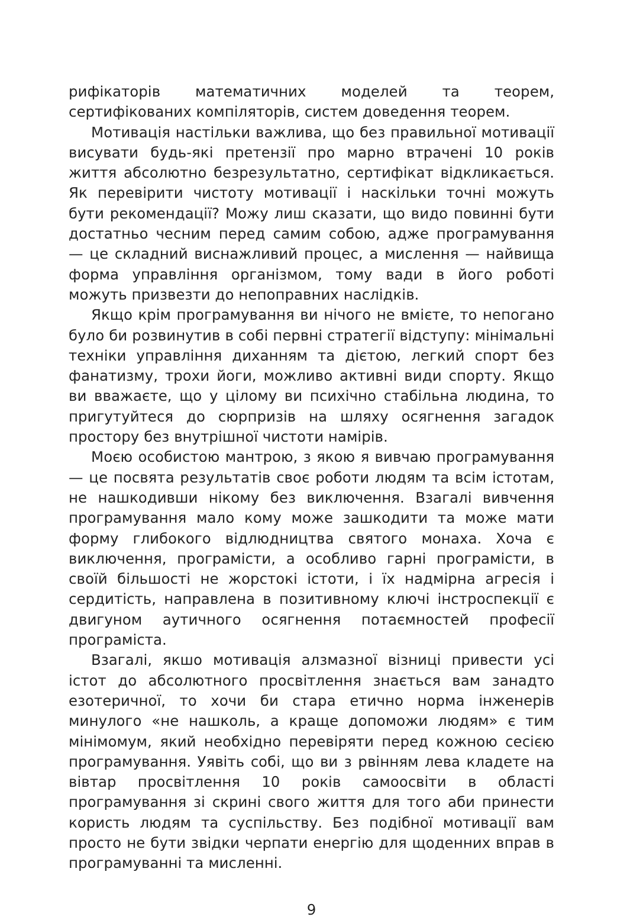рифікаторів математичних моделей та теорем, сертифікованих компіляторів, систем доведення теорем.
Мотивація настільки важлива, що без правильної мотивації висувати будь-які претензії про марно втрачені 10 років життя абсолютно безрезультатно, сертифікат відкликається. Як перевірити чистоту мотивації і наскільки точні можуть бути рекомендації? Можу лиш сказати, що видо повинні бути достатньо чесним перед самим собою, адже програмування — це складний виснажливий процес, а мислення — найвища форма управління організмом, тому вади в його роботі можуть призвезти до непоправних наслідків.
Якщо крім програмування ви нічого не вмієте, то непогано було би розвинутив в собі первні стратегії відступу: мінімальні техніки управління диханням та дієтою, легкий спорт без фанатизму, трохи йоги, можливо активні види спорту. Якщо ви вважаєте, що у цілому ви психічно стабільна людина, то пригутуйтеся до сюрпризів на шляху осягнення загадок простору без внутрішної чистоти намірів.
Моєю особистою мантрою, з якою я вивчаю програмування — це посвята результатів своє роботи людям та всім істотам, не нашкодивши нікому без виключення. Взагалі вивчення програмування мало кому може зашкодити та може мати форму глибокого відлюдництва святого монаха. Хоча є виключення, програмісти, а особливо гарні програмісти, в своїй більшості не жорстокі істоти, і їх надмірна агресія і сердитість, направлена в позитивному ключі інстроспекції є двигуном аутичного осягнення потаємностей професії програміста.
Взагалі, якшо мотивація алзмазної візниці привести усі істот до абсолютного просвітлення знається вам занадто езотеричної, то хочи би стара етично норма інженерів минулого «не нашколь, а краще допоможи людям» є тим мінімомум, який необхідно перевіряти перед кожною сесією програмування. Уявіть собі, що ви з рвінням лева кладете на вівтар просвітлення 10 років самоосвіти в області програмування зі скрині свого життя для того аби принести користь людям та суспільству. Без подібної мотивації вам просто не бути звідки черпати енергію для щоденних вправ в програмуванні та мисленні.
9